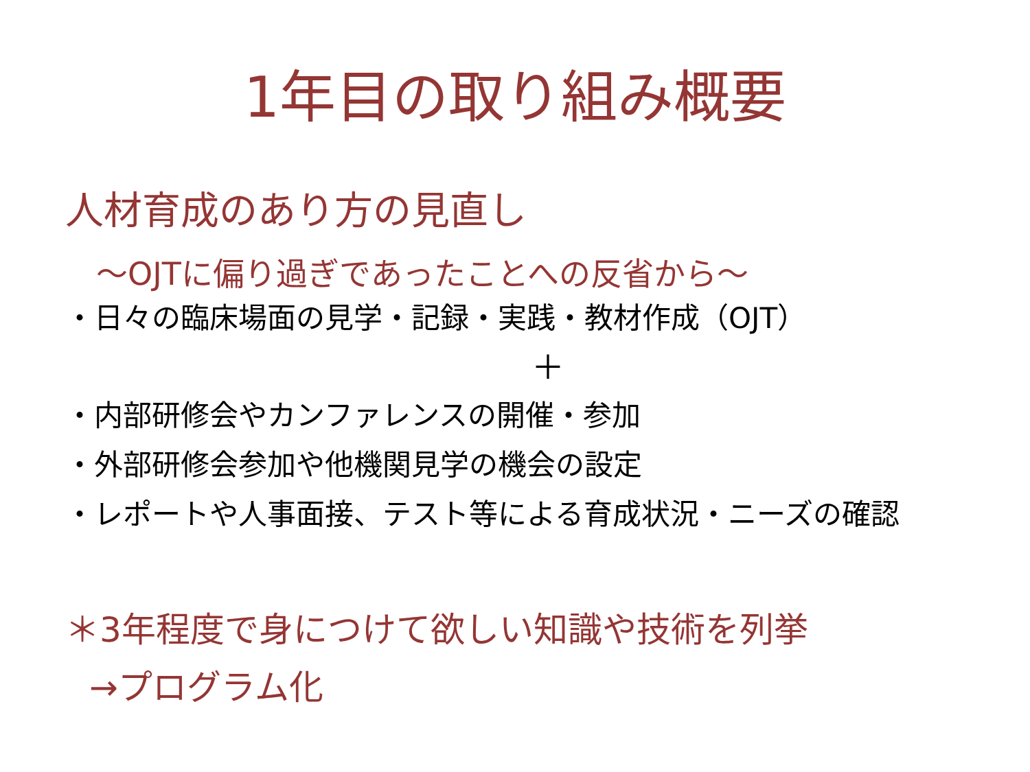1年目の取り組み概要
人材育成のあり方の見直し
～OJTに偏り過ぎであったことへの反省から～
・日々の臨床場面の見学・記録・実践・教材作成（OJT）
＋
・内部研修会やカンファレンスの開催・参加
・外部研修会参加や他機関見学の機会の設定
・レポートや人事面接、テスト等による育成状況・ニーズの確認
＊3年程度で身につけて欲しい知識や技術を列挙
→プログラム化